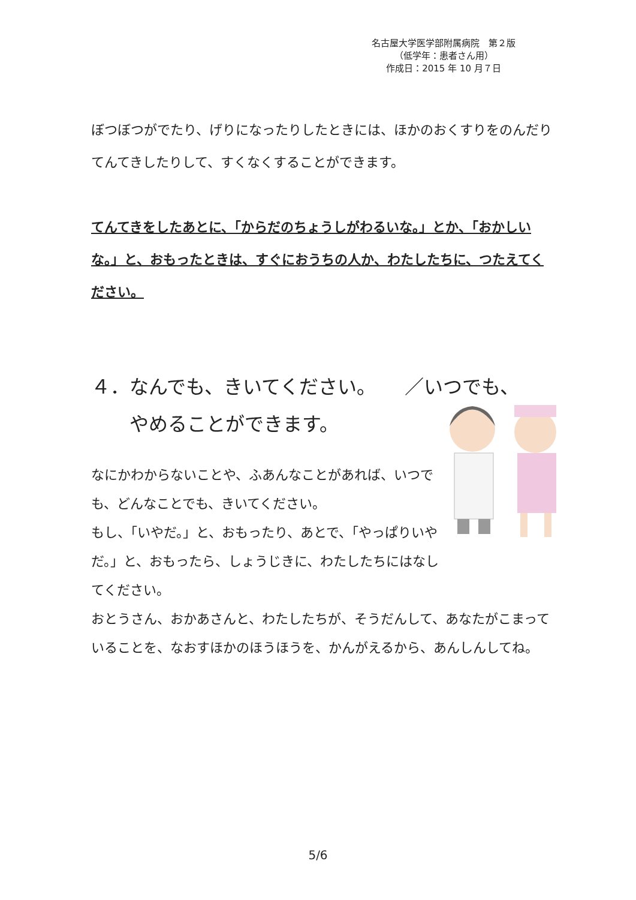名古屋大学医学部附属病院　第２版
（低学年：患者さん用）
作成日：2015 年 10 月７日
ぼつぼつがでたり、げりになったりしたときには、ほかのおくすりをのんだりてんてきしたりして、すくなくすることができます。
てんてきをしたあとに、「からだのちょうしがわるいな。」とか、「おかしいな。」と、おもったときは、すぐにおうちの人か、わたしたちに、つたえてください。
４．なんでも、きいてください。　　／いつでも、
　　やめることができます。
なにかわからないことや、ふあんなことがあれば、いつでも、どんなことでも、きいてください。
もし、「いやだ。」と、おもったり、あとで、「やっぱりいやだ。」と、おもったら、しょうじきに、わたしたちにはなしてください。
おとうさん、おかあさんと、わたしたちが、そうだんして、あなたがこまっていることを、なおすほかのほうほうを、かんがえるから、あんしんしてね。
5/6